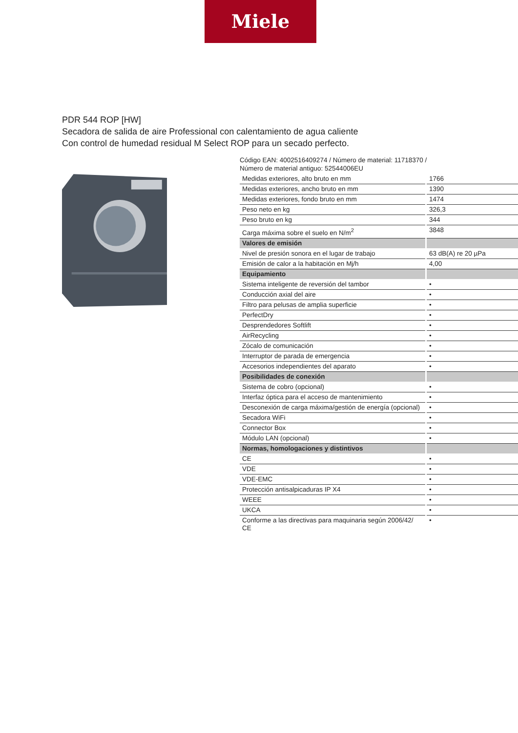Miele
PDR 544 ROP [HW]
Secadora de salida de aire Professional con calentamiento de agua caliente
Con control de humedad residual M Select ROP para un secado perfecto.
Código EAN: 4002516409274 / Número de material: 11718370 /
Número de material antiguo: 52544006EU
| Medidas exteriores, alto bruto en mm | 1766 |
| Medidas exteriores, ancho bruto en mm | 1390 |
| Medidas exteriores, fondo bruto en mm | 1474 |
| Peso neto en kg | 326,3 |
| Peso bruto en kg | 344 |
| Carga máxima sobre el suelo en N/m<sup>2</sup> | 3848 |
| Valores de emisión | |
| Nivel de presión sonora en el lugar de trabajo | 63 dB(A) re 20 µPa |
| Emisión de calor a la habitación en Mj/h | 4,00 |
| Equipamiento | |
| Sistema inteligente de reversión del tambor | • |
| Conducción axial del aire | • |
| Filtro para pelusas de amplia superficie | • |
| PerfectDry | • |
| Desprendedores Softlift | • |
| AirRecycling | • |
| Zócalo de comunicación | • |
| Interruptor de parada de emergencia | • |
| Accesorios independientes del aparato | • |
| Posibilidades de conexión | |
| Sistema de cobro (opcional) | • |
| Interfaz óptica para el acceso de mantenimiento | • |
| Desconexión de carga máxima/gestión de energía (opcional) | • |
| Secadora WiFi | • |
| Connector Box | • |
| Módulo LAN (opcional) | • |
| Normas, homologaciones y distintivos | |
| CE | • |
| VDE | • |
| VDE-EMC | • |
| Protección antisalpicaduras IP X4 | • |
| WEEE | • |
| UKCA | • |
| Conforme a las directivas para maquinaria según 2006/42/ CE | • |